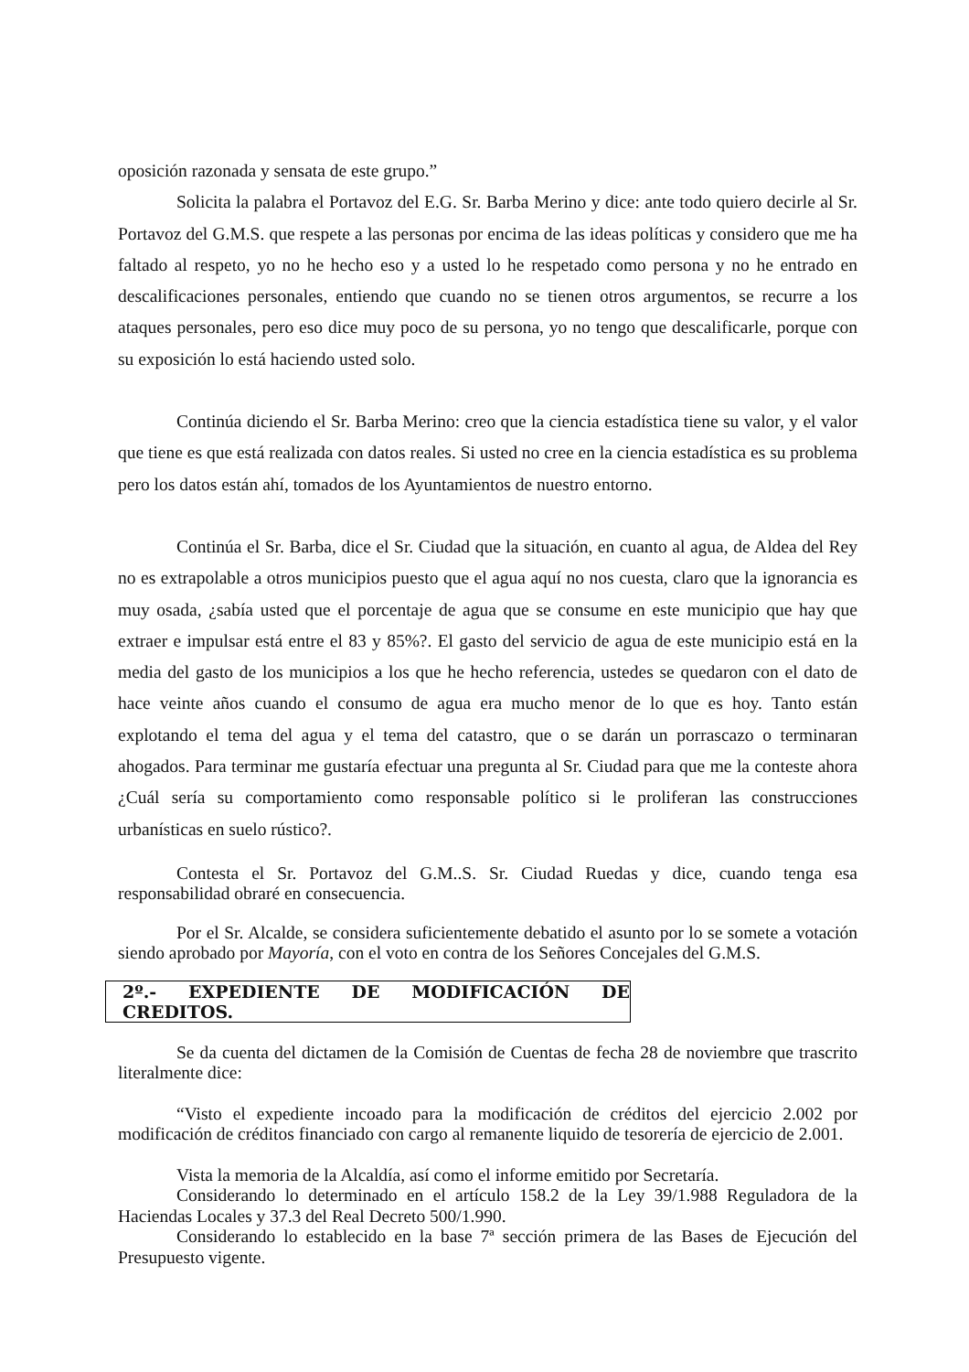oposición razonada y sensata de este grupo.”
Solicita la palabra el Portavoz del E.G. Sr. Barba Merino y dice: ante todo quiero decirle al Sr. Portavoz del G.M.S. que respete a las personas por encima de las ideas políticas y considero que me ha faltado al respeto, yo no he hecho eso y a usted lo he respetado como persona y no he entrado en descalificaciones personales, entiendo que cuando no se tienen otros argumentos, se recurre a los ataques personales, pero eso dice muy poco de su persona, yo no tengo que descalificarle, porque con su exposición lo está haciendo usted solo.
Continúa diciendo el Sr. Barba Merino: creo que la ciencia estadística tiene su valor, y el valor que tiene es que está realizada con datos reales. Si usted no cree en la ciencia estadística es su problema pero los datos están ahí, tomados de los Ayuntamientos de nuestro entorno.
Continúa el Sr. Barba, dice el Sr. Ciudad que la situación, en cuanto al agua, de Aldea del Rey no es extrapolable a otros municipios puesto que el agua aquí no nos cuesta, claro que la ignorancia es muy osada, ¿sabía usted que el porcentaje de agua que se consume en este municipio que hay que extraer e impulsar está entre el 83 y 85%?. El gasto del servicio de agua de este municipio está en la media del gasto de los municipios a los que he hecho referencia, ustedes se quedaron con el dato de hace veinte años cuando el consumo de agua era mucho menor de lo que es hoy. Tanto están explotando el tema del agua y el tema del catastro, que o se darán un porrascazo o terminaran ahogados. Para terminar me gustaría efectuar una pregunta al Sr. Ciudad para que me la conteste ahora ¿Cuál sería su comportamiento como responsable político si le proliferan las construcciones urbanísticas en suelo rústico?.
Contesta el Sr. Portavoz del G.M..S. Sr. Ciudad Ruedas y dice, cuando tenga esa responsabilidad obraré en consecuencia.
Por el Sr. Alcalde, se considera suficientemente debatido el asunto por lo se somete a votación siendo aprobado por Mayoría, con el voto en contra de los Señores Concejales del G.M.S.
2º.- EXPEDIENTE DE MODIFICACIÓN DE CREDITOS.
Se da cuenta del dictamen de la Comisión de Cuentas de fecha 28 de noviembre que trascrito literalmente dice:
“Visto el expediente incoado para la modificación de créditos del ejercicio 2.002 por modificación de créditos financiado con cargo al remanente liquido de tesorería de ejercicio de 2.001.
Vista la memoria de la Alcaldía, así como el informe emitido por Secretaría.
Considerando lo determinado en el artículo 158.2 de la Ley 39/1.988 Reguladora de la Haciendas Locales y 37.3 del Real Decreto 500/1.990.
Considerando lo establecido en la base 7ª sección primera de las Bases de Ejecución del Presupuesto vigente.